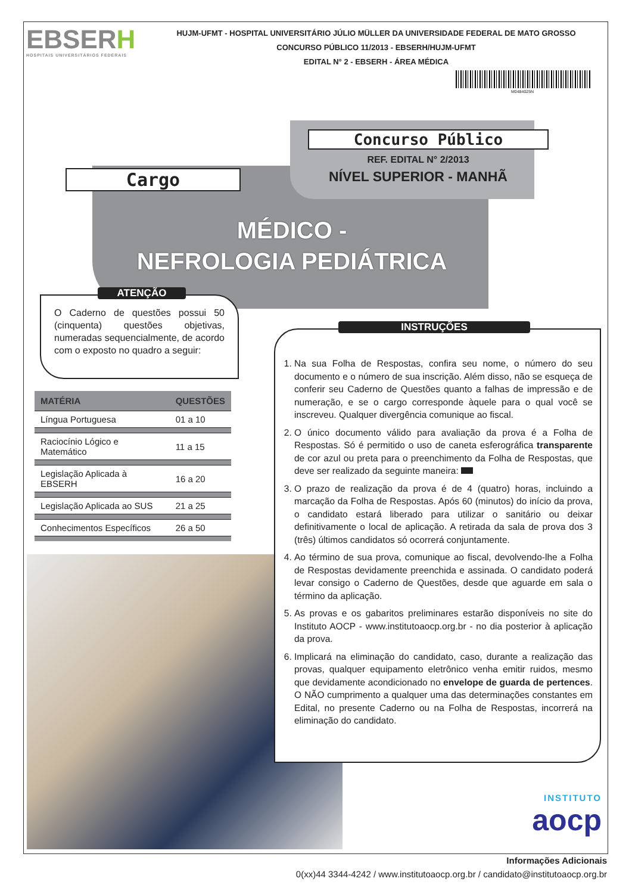EBSERH
HOSPITAIS UNIVERSITÁRIOS FEDERAIS
HUJM-UFMT - HOSPITAL UNIVERSITÁRIO JÚLIO MÜLLER DA UNIVERSIDADE FEDERAL DE MATO GROSSO
CONCURSO PÚBLICO 11/2013 - EBSERH/HUJM-UFMT
EDITAL N° 2 - EBSERH - ÁREA MÉDICA
M0484025N
Concurso Público
REF. EDITAL N° 2/2013
NÍVEL SUPERIOR - MANHÃ
Cargo
MÉDICO -
NEFROLOGIA PEDIÁTRICA
ATENÇÃO
O Caderno de questões possui 50 (cinquenta) questões objetivas, numeradas sequencialmente, de acordo com o exposto no quadro a seguir:
| MATÉRIA | QUESTÕES |
| --- | --- |
| Língua Portuguesa | 01 a 10 |
| Raciocínio Lógico e Matemático | 11 a 15 |
| Legislação Aplicada à EBSERH | 16 a 20 |
| Legislação Aplicada ao SUS | 21 a 25 |
| Conhecimentos Específicos | 26 a 50 |
INSTRUÇÕES
1. Na sua Folha de Respostas, confira seu nome, o número do seu documento e o número de sua inscrição. Além disso, não se esqueça de conferir seu Caderno de Questões quanto a falhas de impressão e de numeração, e se o cargo corresponde àquele para o qual você se inscreveu. Qualquer divergência comunique ao fiscal.
2. O único documento válido para avaliação da prova é a Folha de Respostas. Só é permitido o uso de caneta esferográfica transparente de cor azul ou preta para o preenchimento da Folha de Respostas, que deve ser realizado da seguinte maneira:
3. O prazo de realização da prova é de 4 (quatro) horas, incluindo a marcação da Folha de Respostas. Após 60 (minutos) do início da prova, o candidato estará liberado para utilizar o sanitário ou deixar definitivamente o local de aplicação. A retirada da sala de prova dos 3 (três) últimos candidatos só ocorrerá conjuntamente.
4. Ao término de sua prova, comunique ao fiscal, devolvendo-lhe a Folha de Respostas devidamente preenchida e assinada. O candidato poderá levar consigo o Caderno de Questões, desde que aguarde em sala o término da aplicação.
5. As provas e os gabaritos preliminares estarão disponíveis no site do Instituto AOCP - www.institutoaocp.org.br - no dia posterior à aplicação da prova.
6. Implicará na eliminação do candidato, caso, durante a realização das provas, qualquer equipamento eletrônico venha emitir ruidos, mesmo que devidamente acondicionado no envelope de guarda de pertences. O NÃO cumprimento a qualquer uma das determinações constantes em Edital, no presente Caderno ou na Folha de Respostas, incorrerá na eliminação do candidato.
INSTITUTO
aocp
Informações Adicionais
0(xx)44 3344-4242 / www.institutoaocp.org.br / candidato@institutoaocp.org.br